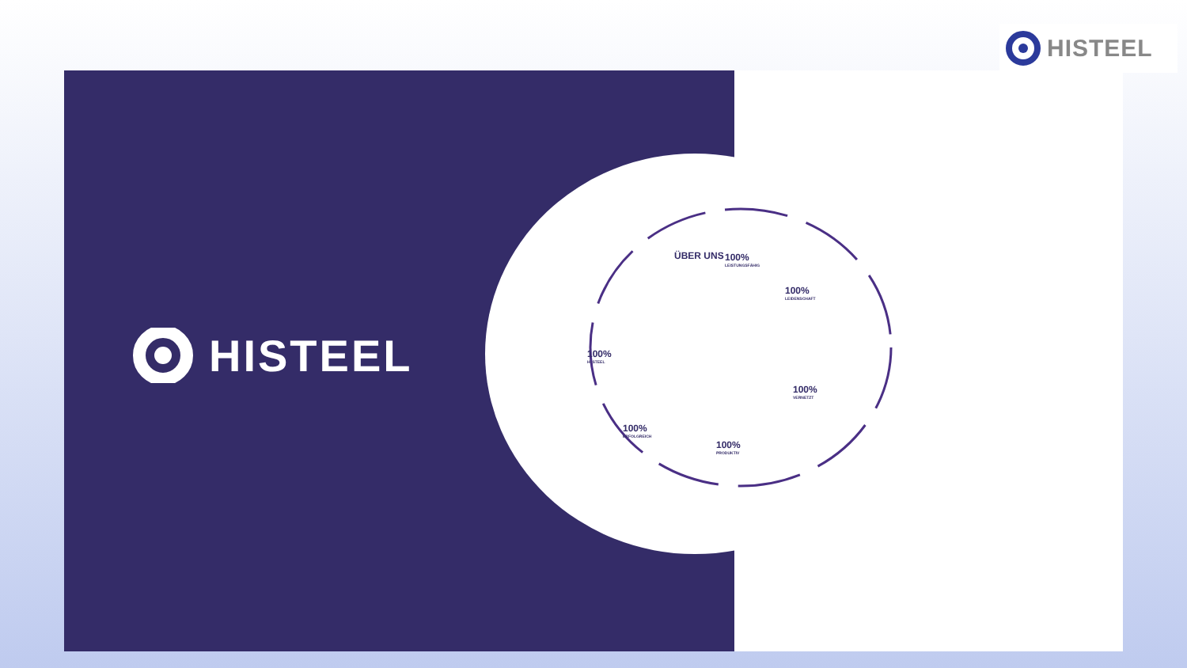HISTEEL
HISTEEL
ÜBER UNS 100%
LEISTUNGSFÄHIG
100%
LEIDENSCHAFT
100%
HI STEEL
100%
VERNETZT
100%
ERFOLGREICH
100%
PRODUKTIV